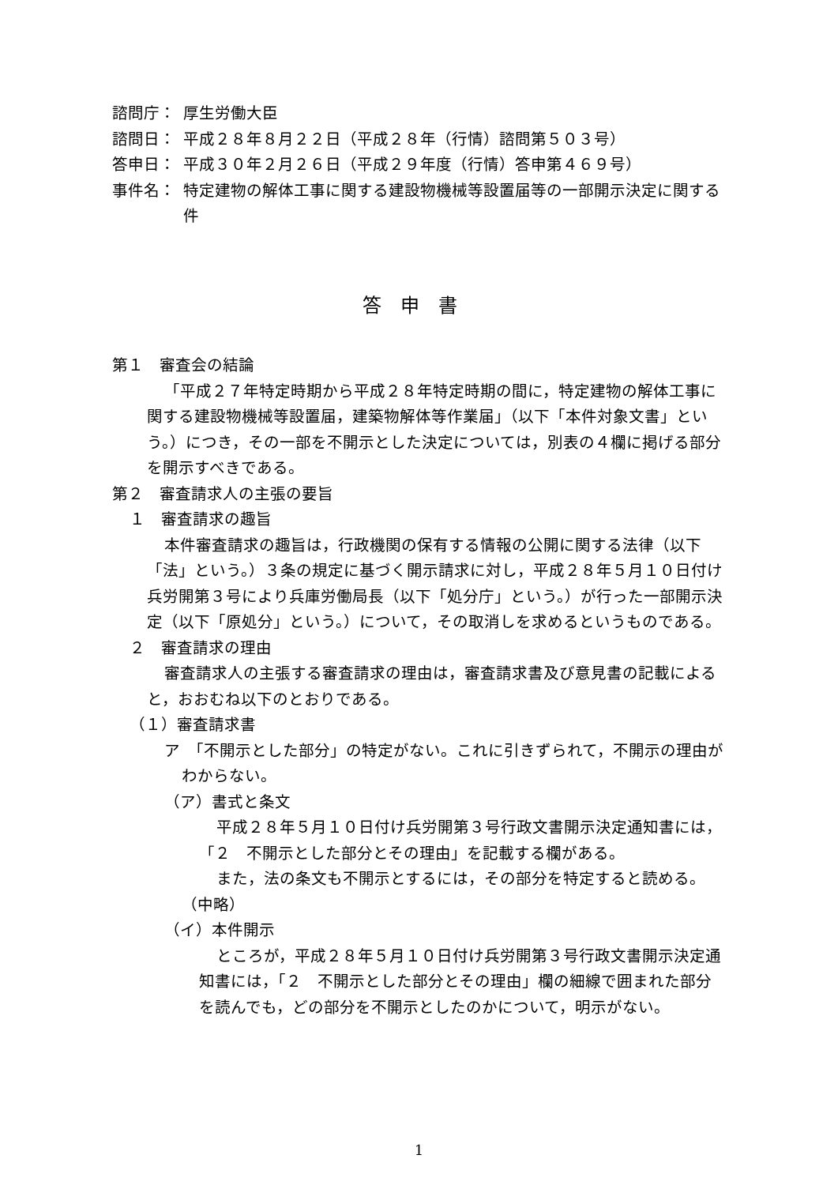諮問庁： 厚生労働大臣
諮問日： 平成２８年８月２２日（平成２８年（行情）諮問第５０３号）
答申日： 平成３０年２月２６日（平成２９年度（行情）答申第４６９号）
事件名： 特定建物の解体工事に関する建設物機械等設置届等の一部開示決定に関する件
答申書
第１　審査会の結論
「平成２７年特定時期から平成２８年特定時期の間に，特定建物の解体工事に関する建設物機械等設置届，建築物解体等作業届」（以下「本件対象文書」という。）につき，その一部を不開示とした決定については，別表の４欄に掲げる部分を開示すべきである。
第２　審査請求人の主張の要旨
１　審査請求の趣旨
本件審査請求の趣旨は，行政機関の保有する情報の公開に関する法律（以下「法」という。）３条の規定に基づく開示請求に対し，平成２８年５月１０日付け兵労開第３号により兵庫労働局長（以下「処分庁」という。）が行った一部開示決定（以下「原処分」という。）について，その取消しを求めるというものである。
２　審査請求の理由
審査請求人の主張する審査請求の理由は，審査請求書及び意見書の記載によると，おおむね以下のとおりである。
（１）審査請求書
ア　「不開示とした部分」の特定がない。これに引きずられて，不開示の理由がわからない。
（ア）書式と条文
平成２８年５月１０日付け兵労開第３号行政文書開示決定通知書には，「２　不開示とした部分とその理由」を記載する欄がある。
また，法の条文も不開示とするには，その部分を特定すると読める。
（中略）
（イ）本件開示
ところが，平成２８年５月１０日付け兵労開第３号行政文書開示決定通知書には，「２　不開示とした部分とその理由」欄の細線で囲まれた部分を読んでも，どの部分を不開示としたのかについて，明示がない。
1